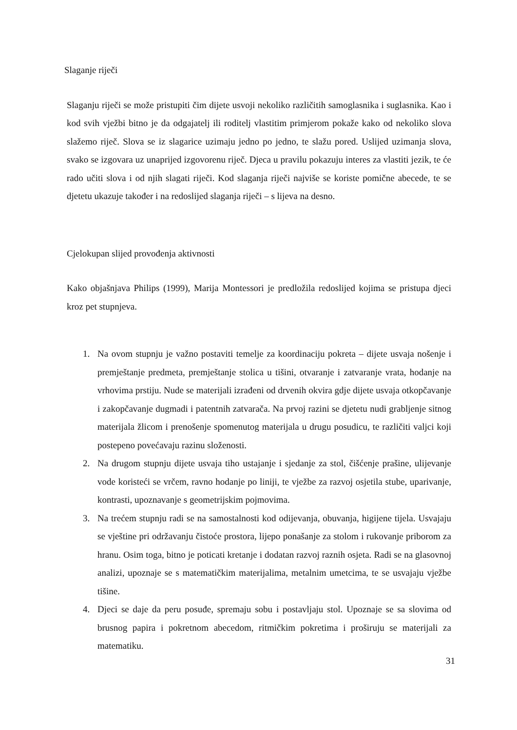Slaganje riječi
Slaganju riječi se može pristupiti čim dijete usvoji nekoliko različitih samoglasnika i suglasnika. Kao i kod svih vježbi bitno je da odgajatelj ili roditelj vlastitim primjerom pokaže kako od nekoliko slova slažemo riječ. Slova se iz slagarice uzimaju jedno po jedno, te slažu pored. Uslijed uzimanja slova, svako se izgovara uz unaprijed izgovorenu riječ. Djeca u pravilu pokazuju interes za vlastiti jezik, te će rado učiti slova i od njih slagati riječi. Kod slaganja riječi najviše se koriste pomične abecede, te se djetetu ukazuje također i na redoslijed slaganja riječi – s lijeva na desno.
Cjelokupan slijed provođenja aktivnosti
Kako objašnjava Philips (1999), Marija Montessori je predložila redoslijed kojima se pristupa djeci kroz pet stupnjeva.
1. Na ovom stupnju je važno postaviti temelje za koordinaciju pokreta – dijete usvaja nošenje i premještanje predmeta, premještanje stolica u tišini, otvaranje i zatvaranje vrata, hodanje na vrhovima prstiju. Nude se materijali izrađeni od drvenih okvira gdje dijete usvaja otkopčavanje i zakopčavanje dugmadi i patentnih zatvarača. Na prvoj razini se djetetu nudi grabljenje sitnog materijala žlicom i prenošenje spomenutog materijala u drugu posudicu, te različiti valjci koji postepeno povećavaju razinu složenosti.
2. Na drugom stupnju dijete usvaja tiho ustajanje i sjedanje za stol, čišćenje prašine, ulijevanje vode koristeći se vrčem, ravno hodanje po liniji, te vježbe za razvoj osjetila stube, uparivanje, kontrasti, upoznavanje s geometrijskim pojmovima.
3. Na trećem stupnju radi se na samostalnosti kod odijevanja, obuvanja, higijene tijela. Usvajaju se vještine pri održavanju čistoće prostora, lijepo ponašanje za stolom i rukovanje priborom za hranu. Osim toga, bitno je poticati kretanje i dodatan razvoj raznih osjeta. Radi se na glasovnoj analizi, upoznaje se s matematičkim materijalima, metalnim umetcima, te se usvajaju vježbe tišine.
4. Djeci se daje da peru posuđe, spremaju sobu i postavljaju stol. Upoznaje se sa slovima od brusnog papira i pokretnom abecedom, ritmičkim pokretima i proširuju se materijali za matematiku.
31